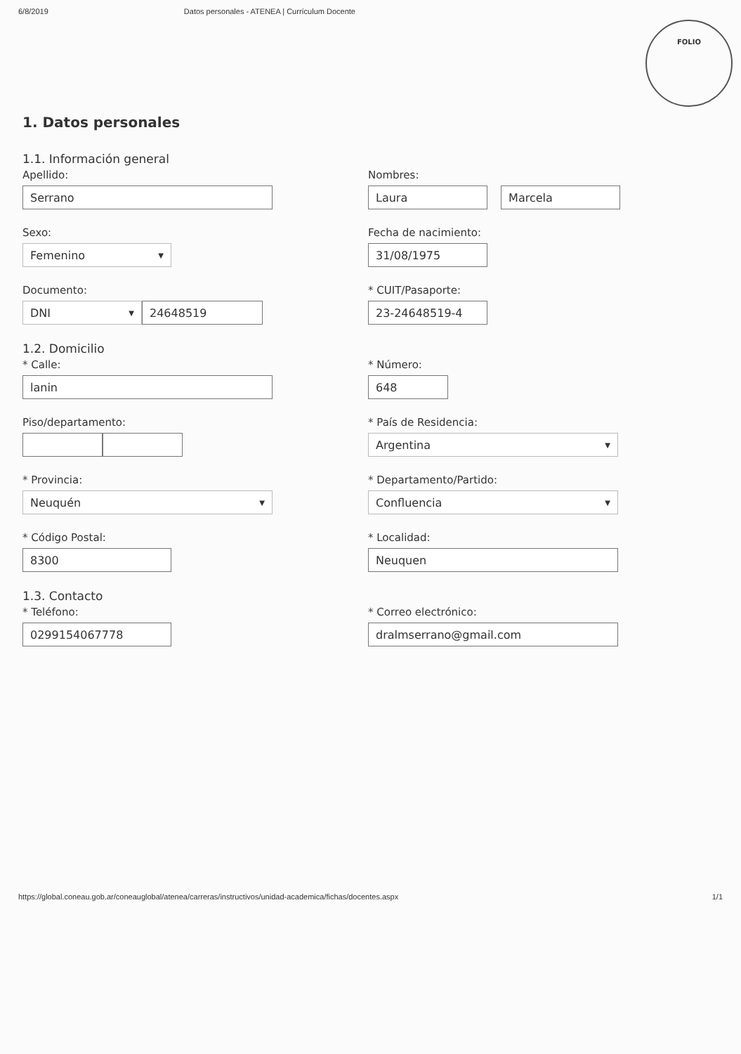6/8/2019 Datos personales - ATENEA | Currículum Docente
FOLIO
1. Datos personales
1.1. Información general
Apellido:
Serrano
Nombres:
Laura Marcela
Sexo:
Femenino ▼
Fecha de nacimiento:
31/08/1975
Documento:
DNI ▼ 24648519
* CUIT/Pasaporte:
23-24648519-4
1.2. Domicilio
* Calle:
lanin
* Número:
648
Piso/departamento: * País de Residencia:
Argentina ▼
* Provincia:
Neuquén ▼
* Departamento/Partido:
Confluencia ▼
* Código Postal:
8300
* Localidad:
Neuquen
1.3. Contacto
* Teléfono:
0299154067778
* Correo electrónico:
dralmserrano@gmail.com
https://global.coneau.gob.ar/coneauglobal/atenea/carreras/instructivos/unidad-academica/fichas/docentes.aspx 1/1